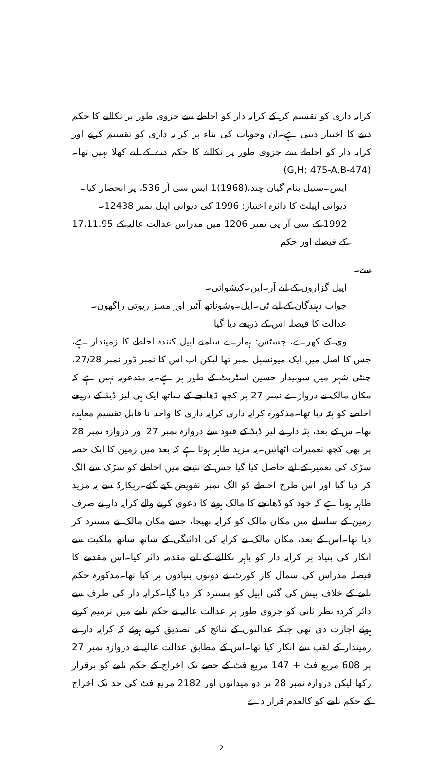کرایہ داری کو تقسیم کر کے کرایہ دار کو احاطے سے جزوی طور پر نکالنے کا حکم دینے کا اختیار دیتی ہے۔ان وجوہات کی بناء پر کرایہ داری کو تقسیم کرنے اور کرایہ دار کو احاطے سے جزوی طور پر نکالنے کا حکم دینے کے لیے کھلا نہیں تھا۔(474-G,H; 475-A,B)
ایس۔سنیل بنام گیان چند،(1968)1 ایس سی آر 536، پر انحصار کیا۔
دیوانی اپیلٹ کا دائرہ اختیار: 1996 کی دیوانی اپیل نمبر 12438۔
1992 کے سی آر پی نمبر 1206 میں مدراس عدالت عالیہ کے 17.11.95 کے فیصلے اور حکم
سے۔
اپیل گزاروں کے لیے آر۔این۔کیشوانی۔
جواب دہندگان کے لیے ٹی۔ایل۔وشوناتھ آئیر اور مسز ریوتی راگھون۔
عدالت کا فیصلہ اس کے ذریعے دیا گیا
وی کے کھرے، جسٹس: ہمارے سامنے اپیل کنندہ احاطے کا زمیندار ہے، جس کا اصل میں ایک میونسپل نمبر تھا لیکن اب اس کا نمبر ڈور نمبر 27/28، چنئی شہر میں سوبیدار حسین اسٹریٹ کے طور پر ہے۔یہ متدعویہ نہیں ہے کہ مکان مالک نے دروازے نمبر 27 پر کچھ ڈھانچے کے ساتھ ایک ہی لیز ڈیڈ کے ذریعے احاطے کو پٹہ دیا تھا۔مذکورہ کرایہ داری کرایہ داری کا واحد نا قابل تقسیم معاہدہ تھا۔اس کے بعد، پٹہ دار نے لیز ڈیڈ کے قیود سے دروازہ نمبر 27 اور دروازہ نمبر 28 پر بھی کچھ تعمیرات اٹھائیں۔یہ مزید ظاہر ہوتا ہے کہ بعد میں زمین کا ایک حصہ سڑک کی تعمیر کے لیے حاصل کیا گیا جس کے نتیجے میں احاطے کو سڑک سے الگ کر دیا گیا اور اس طرح احاطے کو الگ نمبر تفویض کیے گئے۔ریکارڈ سے یہ مزید ظاہر ہوتا ہے کہ خود کو ڈھانچے کا مالک ہونے کا دعوی کرنے والے کرایہ دار نے صرف زمین کے سلسلے میں مکان مالک کو کرایہ بھیجا، جسے مکان مالک نے مسترد کر دیا تھا۔اس کے بعد، مکان مالک نے کرایہ کی ادائیگی کے ساتھ ساتھ ملکیت سے انکار کی بنیاد پر کرایہ دار کو باہر نکالنے کے لیے مقدمہ دائر کیا۔اس مقدمے کا فیصلہ مدراس کی سمال کاز کورٹ نے دونوں بنیادوں پر کیا تھا۔مذکورہ حکم نامے کے خلاف پیش کی گئی اپیل کو مسترد کر دیا گیا۔کرایہ دار کی طرف سے دائر کردہ نظر ثانی کو جزوی طور پر عدالت عالیہ نے حکم نامے میں ترمیم کرتے ہوئے اجازت دی تھی جبکہ عدالتوں کے نتائج کی تصدیق کرتے ہوئے کہ کرایہ دار نے زمیندار کے لقب سے انکار کیا تھا۔اس کے مطابق عدالت عالیہ نے دروازہ نمبر 27 پر 608 مربع فٹ + 147 مربع فٹ کے حصے تک اخراج کے حکم نامے کو برقرار رکھا لیکن دروازہ نمبر 28 پر دو میدانوں اور 2182 مربع فٹ کی حد تک اخراج کے حکم نامے کو کالعدم قرار دے
2